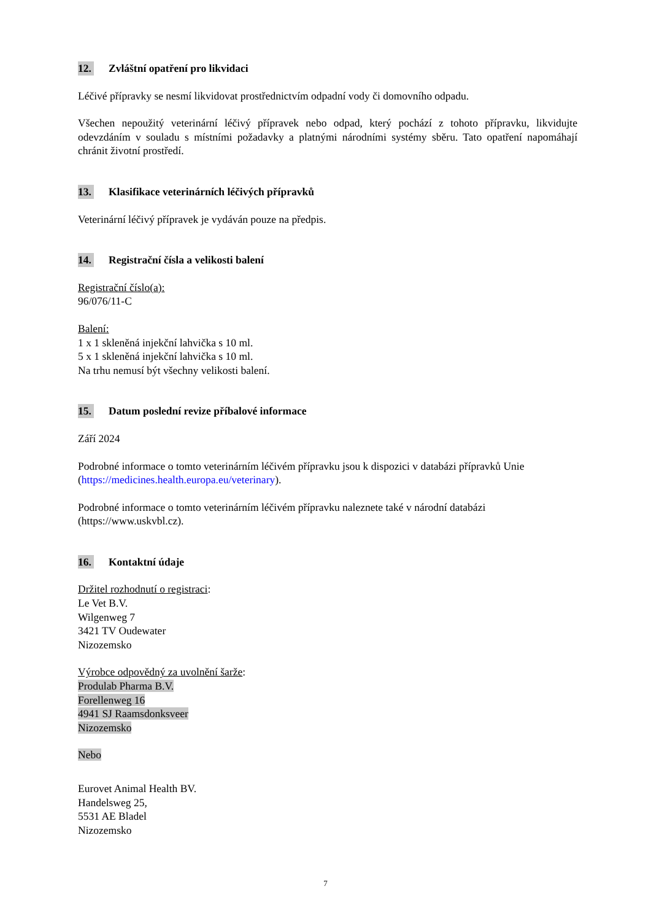12. Zvláštní opatření pro likvidaci
Léčivé přípravky se nesmí likvidovat prostřednictvím odpadní vody či domovního odpadu.
Všechen nepoužitý veterinární léčivý přípravek nebo odpad, který pochází z tohoto přípravku, likvidujte odevzdáním v souladu s místními požadavky a platnými národními systémy sběru. Tato opatření napomáhají chránit životní prostředí.
13. Klasifikace veterinárních léčivých přípravků
Veterinární léčivý přípravek je vydáván pouze na předpis.
14. Registrační čísla a velikosti balení
Registrační číslo(a):
96/076/11-C
Balení:
1 x 1 skleněná injekční lahvička s 10 ml.
5 x 1 skleněná injekční lahvička s 10 ml.
Na trhu nemusí být všechny velikosti balení.
15. Datum poslední revize příbalové informace
Září 2024
Podrobné informace o tomto veterinárním léčivém přípravku jsou k dispozici v databázi přípravků Unie (https://medicines.health.europa.eu/veterinary).
Podrobné informace o tomto veterinárním léčivém přípravku naleznete také v národní databázi (https://www.uskvbl.cz).
16. Kontaktní údaje
Držitel rozhodnutí o registraci:
Le Vet B.V.
Wilgenweg 7
3421 TV Oudewater
Nizozemsko
Výrobce odpovědný za uvolnění šarže:
Produlab Pharma B.V.
Forellenweg 16
4941 SJ Raamsdonksveer
Nizozemsko
Nebo
Eurovet Animal Health BV.
Handelsweg 25,
5531 AE Bladel
Nizozemsko
7